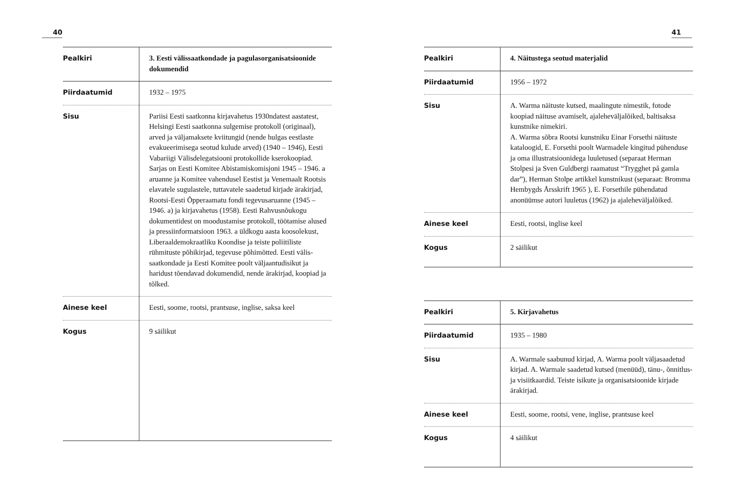40
| Pealkiri | 3. Eesti välissaatkondade ja pagulasorganisatsioonide dokumendid |
| Piirdaatumid | 1932 – 1975 |
| Sisu | Pariisi Eesti saatkonna kirjavahetus 1930ndatest aasta­test, Helsingi Eesti saatkonna sulgemise protokoll (originaal), arved ja väljamaksete kviitungid (nende hulgas eestlaste evakueerimisega seotud kulude arved) (1940 – 1946), Eesti Vabariigi Välisdelegatsiooni protokollide kserokoopiad. Sarjas on Eesti Komitee Abistamiskomisjoni 1945 – 1946. a aruanne ja Komitee vahendusel Eestist ja Venemaalt Rootsis elavatele sugulastele, tuttavatele saadetud kirjade ärakirjad, Rootsi-Eesti Õpperaamatu fondi tegevusaruanne (1945 – 1946. a) ja kirjavahetus (1958). Eesti Rahvusnõukogu dokumentidest on moodustamise protokoll, töötamise alused ja pressi­informatsioon 1963. a üldkogu aasta koosolekust, Liberaaldemokraatliku Koondise ja teiste poliitiliste rühmituste põhikirjad, tegevuse põhimõtted. Eesti välis­saatkondade ja Eesti Komitee poolt väljaantudisikut ja haridust tõendavad dokumendid, nende ärakirjad, koopiad ja tõlked. |
| Ainese keel | Eesti, soome, rootsi, prantsuse, inglise, saksa keel |
| Kogus | 9 säilikut |
41
| Pealkiri | 4. Näitustega seotud materjalid |
| Piirdaatumid | 1956 – 1972 |
| Sisu | A. Warma näituste kutsed, maalingute nimestik, fotode koopiad näituse avamiselt, ajaleheväljalõiked, baltisaksa kunstnike nimekiri. A. Warma sõbra Rootsi kunstniku Einar Forsethi näituste kataloogid, E. Forsethi poolt Warmadele kingitud pühenduse ja oma illustratsioonidega luule­tused (separaat Herman Stolpesi ja Sven Guldbergi raamatust “Trygghet på gamla dar”), Herman Stolpe artikkel kunstnikust (separaat: Bromma Hembygds Årsskrift 1965 ), E. Forsethile pühendatud anonüüm­se autori luuletus (1962) ja ajaleheväljalõiked. |
| Ainese keel | Eesti, rootsi, inglise keel |
| Kogus | 2 säilikut |
| Pealkiri | 5. Kirjavahetus |
| Piirdaatumid | 1935 – 1980 |
| Sisu | A. Warmale saabunud kirjad, A. Warma poolt väljasaa­detud kirjad. A. Warmale saadetud kutsed (menüüd), tänu-, õnnitlus- ja visiitkaardid. Teiste isikute ja orga­nisatsioonide kirjade ärakirjad. |
| Ainese keel | Eesti, soome, rootsi, vene, inglise, prantsuse keel |
| Kogus | 4 säilikut |